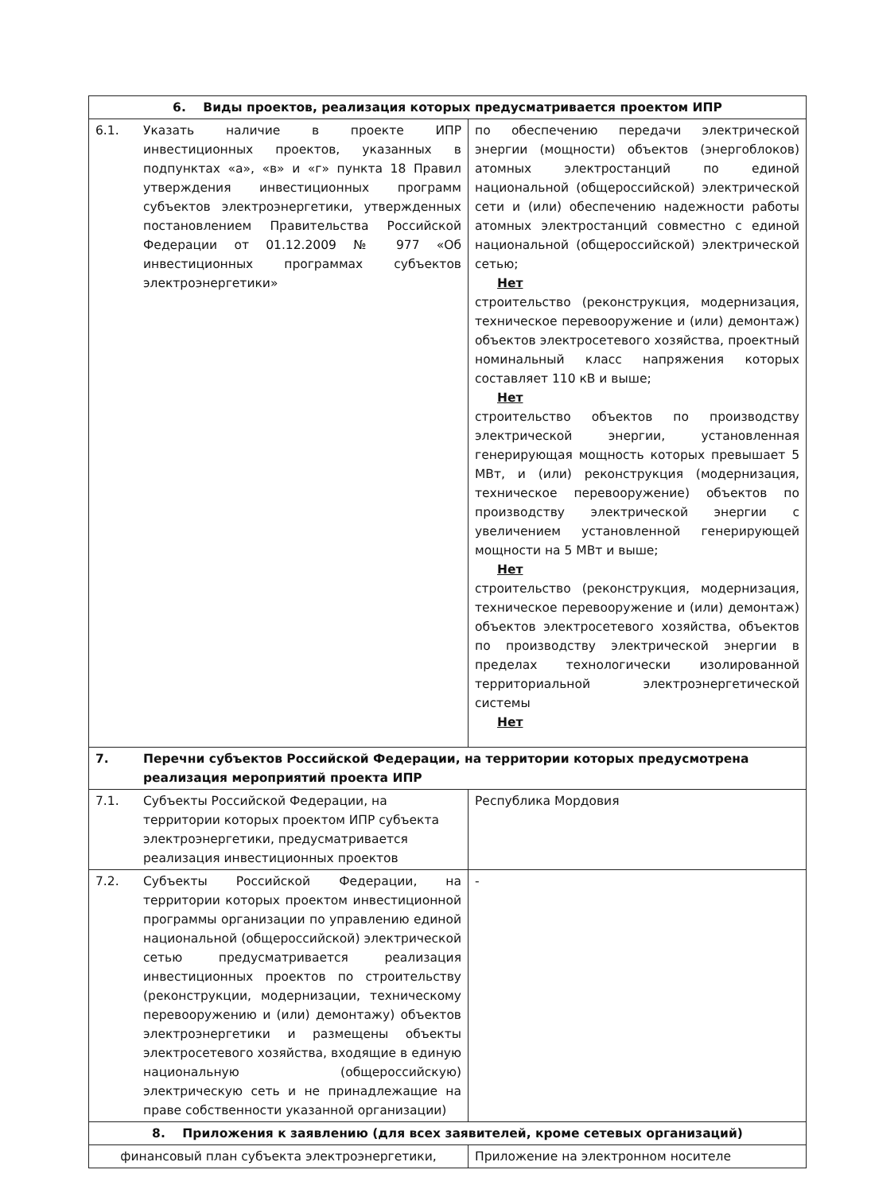| 6. Виды проектов, реализация которых предусматривается проектом ИПР | |
| --- | --- |
| 6.1. Указать наличие в проекте ИПР инвестиционных проектов, указанных в подпунктах «а», «в» и «г» пункта 18 Правил утверждения инвестиционных программ субъектов электроэнергетики, утвержденных постановлением Правительства Российской Федерации от 01.12.2009 № 977 «Об инвестиционных программах субъектов электроэнергетики» | по обеспечению передачи электрической энергии (мощности) объектов (энергоблоков) атомных электростанций по единой национальной (общероссийской) электрической сети и (или) обеспечению надежности работы атомных электростанций совместно с единой национальной (общероссийской) электрической сетью; Нет строительство (реконструкция, модернизация, техническое перевооружение и (или) демонтаж) объектов электросетевого хозяйства, проектный номинальный класс напряжения которых составляет 110 кВ и выше; Нет строительство объектов по производству электрической энергии, установленная генерирующая мощность которых превышает 5 МВт, и (или) реконструкция (модернизация, техническое перевооружение) объектов по производству электрической энергии с увеличением установленной генерирующей мощности на 5 МВт и выше; Нет строительство (реконструкция, модернизация, техническое перевооружение и (или) демонтаж) объектов электросетевого хозяйства, объектов по производству электрической энергии в пределах технологически изолированной территориальной электроэнергетической системы Нет |
| 7. Перечни субъектов Российской Федерации, на территории которых предусмотрена реализация мероприятий проекта ИПР | |
| 7.1. Субъекты Российской Федерации, на территории которых проектом ИПР субъекта электроэнергетики, предусматривается реализация инвестиционных проектов | Республика Мордовия |
| 7.2. Субъекты Российской Федерации, на территории которых проектом инвестиционной программы организации по управлению единой национальной (общероссийской) электрической сетью предусматривается реализация инвестиционных проектов по строительству (реконструкции, модернизации, техническому перевооружению и (или) демонтажу) объектов электроэнергетики и размещены объекты электросетевого хозяйства, входящие в единую национальную (общероссийскую) электрическую сеть и не принадлежащие на праве собственности указанной организации) | - |
| 8. Приложения к заявлению (для всех заявителей, кроме сетевых организаций) | |
| финансовый план субъекта электроэнергетики, | Приложение на электронном носителе |